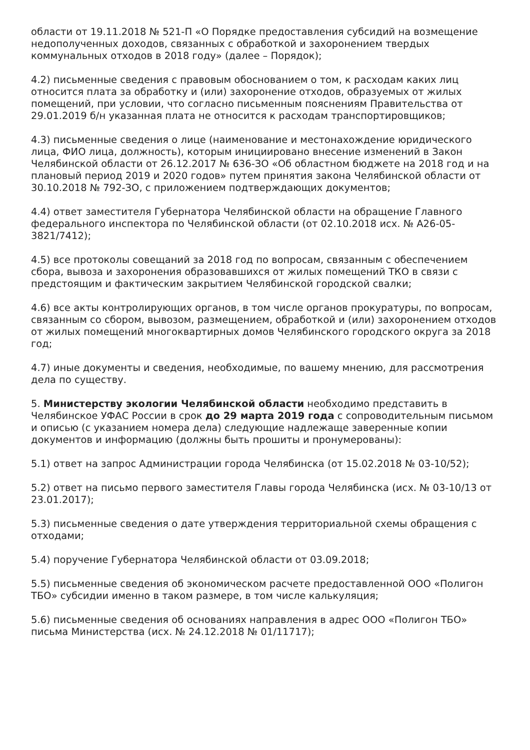области от 19.11.2018 № 521-П «О Порядке предоставления субсидий на возмещение недополученных доходов, связанных с обработкой и захоронением твердых коммунальных отходов в 2018 году» (далее – Порядок);
4.2) письменные сведения с правовым обоснованием о том, к расходам каких лиц относится плата за обработку и (или) захоронение отходов, образуемых от жилых помещений, при условии, что согласно письменным пояснениям Правительства от 29.01.2019 б/н указанная плата не относится к расходам транспортировщиков;
4.3) письменные сведения о лице (наименование и местонахождение юридического лица, ФИО лица, должность), которым инициировано внесение изменений в Закон Челябинской области от 26.12.2017 № 636-ЗО «Об областном бюджете на 2018 год и на плановый период 2019 и 2020 годов» путем принятия закона Челябинской области от 30.10.2018 № 792-ЗО, с приложением подтверждающих документов;
4.4) ответ заместителя Губернатора Челябинской области на обращение Главного федерального инспектора по Челябинской области (от 02.10.2018 исх. № А26-05-3821/7412);
4.5) все протоколы совещаний за 2018 год по вопросам, связанным с обеспечением сбора, вывоза и захоронения образовавшихся от жилых помещений ТКО в связи с предстоящим и фактическим закрытием Челябинской городской свалки;
4.6) все акты контролирующих органов, в том числе органов прокуратуры, по вопросам, связанным со сбором, вывозом, размещением, обработкой и (или) захоронением отходов от жилых помещений многоквартирных домов Челябинского городского округа за 2018 год;
4.7) иные документы и сведения, необходимые, по вашему мнению, для рассмотрения дела по существу.
5. Министерству экологии Челябинской области необходимо представить в Челябинское УФАС России в срок до 29 марта 2019 года с сопроводительным письмом и описью (с указанием номера дела) следующие надлежаще заверенные копии документов и информацию (должны быть прошиты и пронумерованы):
5.1) ответ на запрос Администрации города Челябинска (от 15.02.2018 № 03-10/52);
5.2) ответ на письмо первого заместителя Главы города Челябинска (исх. № 03-10/13 от 23.01.2017);
5.3) письменные сведения о дате утверждения территориальной схемы обращения с отходами;
5.4) поручение Губернатора Челябинской области от 03.09.2018;
5.5) письменные сведения об экономическом расчете предоставленной ООО «Полигон ТБО» субсидии именно в таком размере, в том числе калькуляция;
5.6) письменные сведения об основаниях направления в адрес ООО «Полигон ТБО» письма Министерства (исх. № 24.12.2018 № 01/11717);